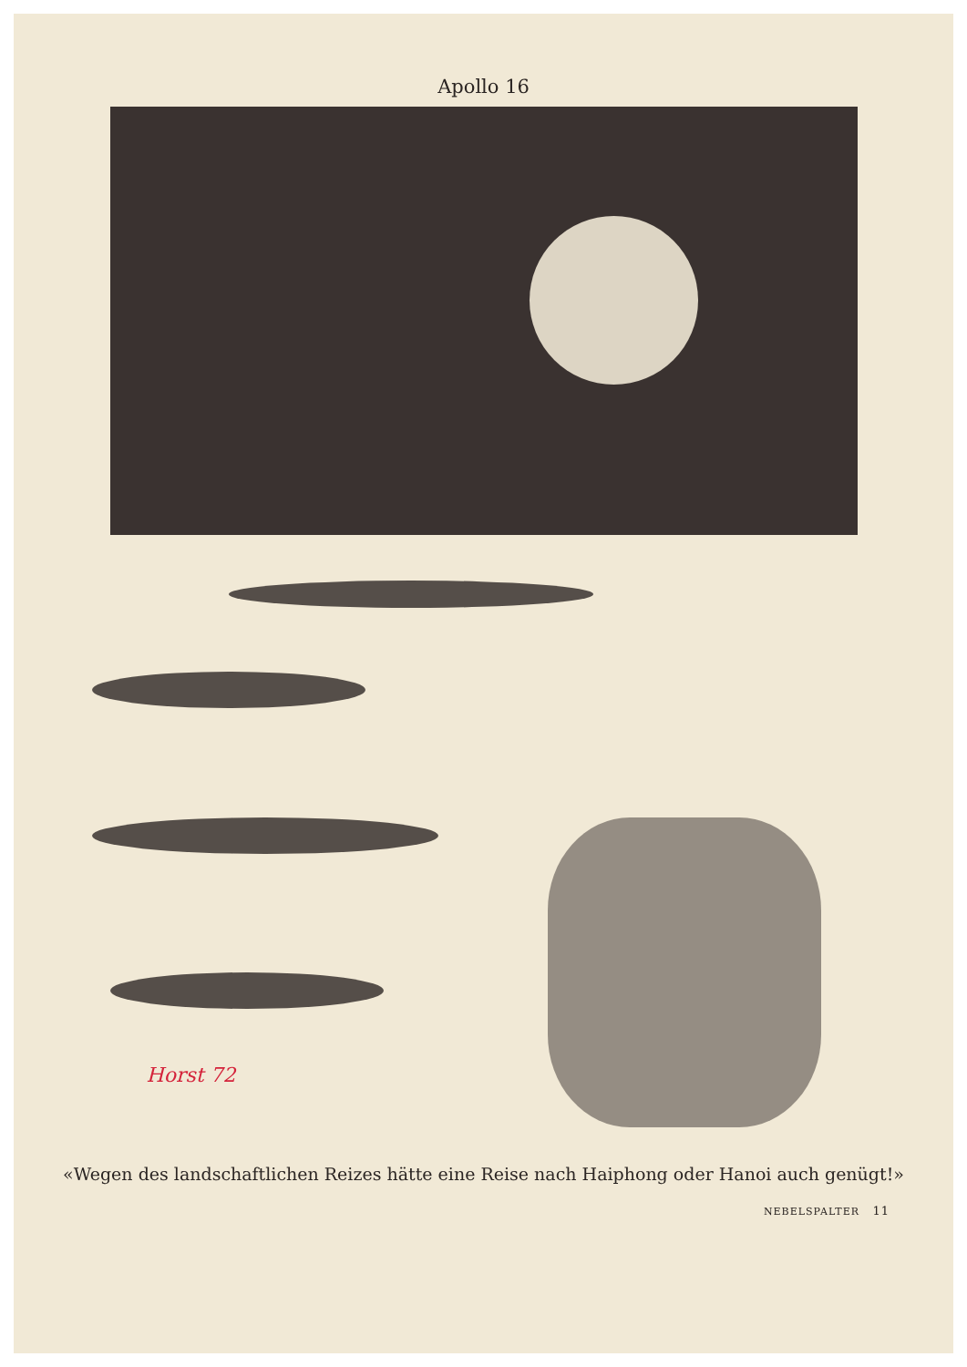Apollo 16
Horst 72
«Wegen des landschaftlichen Reizes hätte eine Reise nach Haiphong oder Hanoi auch genügt!»
NEBELSPALTER 11